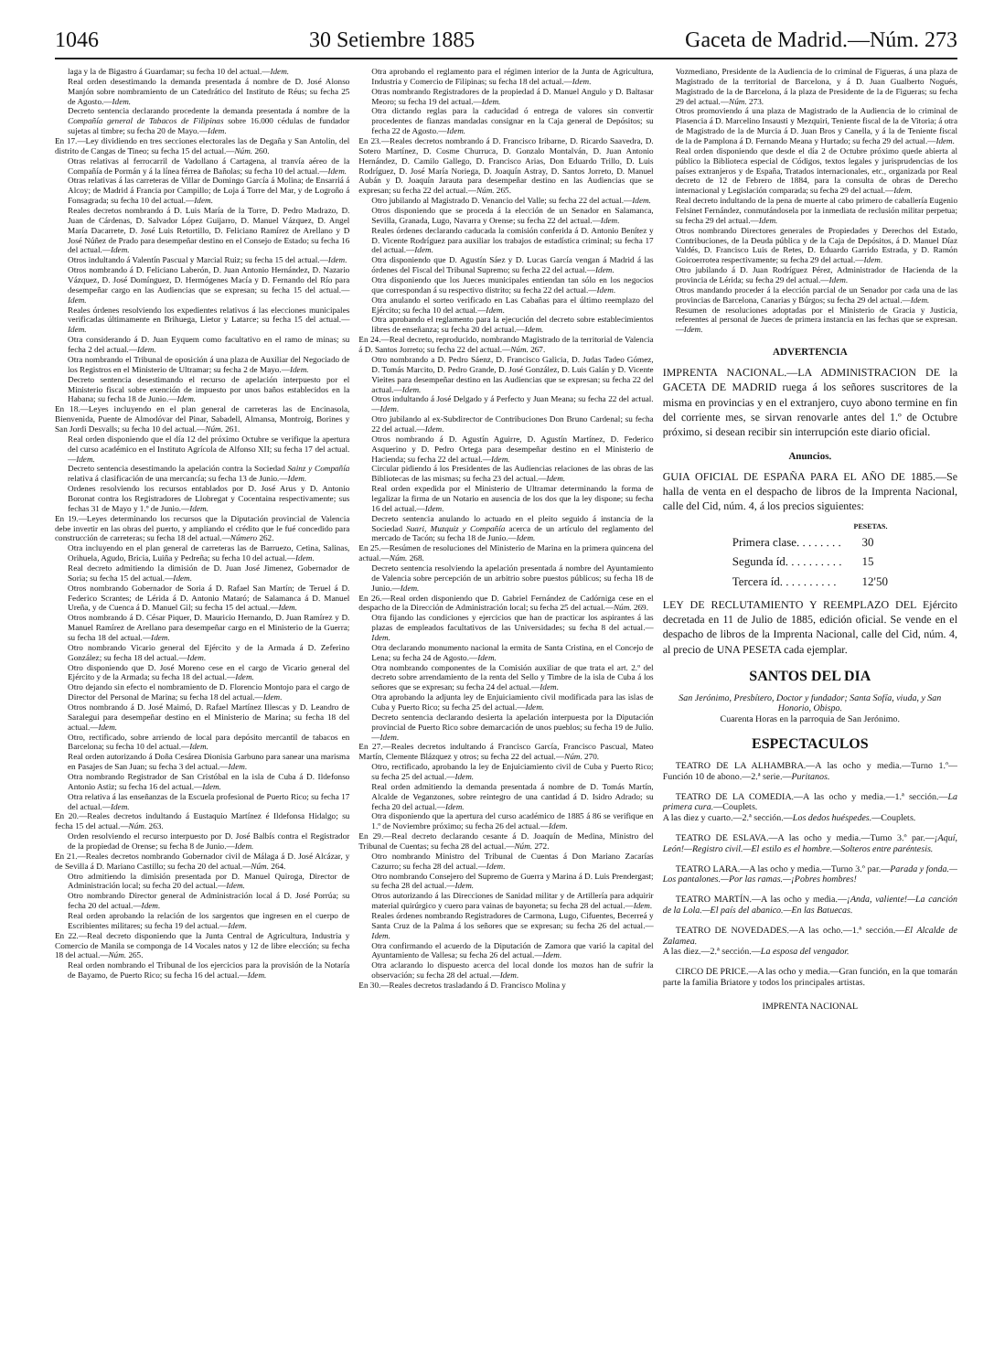1046 30 Setiembre 1885 Gaceta de Madrid.—Núm. 273
laga y la de Bigastro á Guardamar; su fecha 10 del actual.—Idem.
Real orden desestimando la demanda presentada á nombre de D. José Alonso Manjón sobre nombramiento de un Catedrático del Instituto de Réus; su fecha 25 de Agosto.—Idem.
Decreto sentencia declarando procedente la demanda presentada á nombre de la Compañía general de Tabacos de Filipinas sobre 16.000 cédulas de fundador sujetas al timbre; su fecha 20 de Mayo.—Idem.
En 17.—Ley dividiendo en tres secciones electorales las de Degaña y San Antolin, del distrito de Cangas de Tineo; su fecha 15 del actual.—Núm. 260.
Otras relativas al ferrocarril de Vadollano á Cartagena, al tranvía aéreo de la Compañía de Pormán y á la línea férrea de Bañolas; su fecha 10 del actual.—Idem.
Otras relativas á las carreteras de Villar de Domingo García á Molina; de Ensarriá á Alcoy; de Madrid á Francia por Campillo; de Loja á Torre del Mar, y de Logroño á Fonsagrada; su fecha 10 del actual.—Idem.
Reales decretos nombrando á D. Luis María de la Torre, D. Pedro Madrazo, D. Juan de Cárdenas, D. Salvador López Guijarro, D. Manuel Vázquez, D. Angel María Dacarrete, D. José Luis Retortillo, D. Feliciano Ramírez de Arellano y D José Núñez de Prado para desempeñar destino en el Consejo de Estado; su fecha 16 del actual.—Idem.
Otros indultando á Valentín Pascual y Marcial Ruiz; su fecha 15 del actual.—Idem.
Otros nombrando á D. Feliciano Laberón, D. Juan Antonio Hernández, D. Nazario Vázquez, D. José Domínguez, D. Hermógenes Macía y D. Fernando del Río para desempeñar cargo en las Audiencias que se expresan; su fecha 15 del actual.—Idem.
Reales órdenes resolviendo los expedientes relativos á las elecciones municipales verificadas últimamente en Brihuega, Lietor y Latarce; su fecha 15 del actual.—Idem.
Otra considerando á D. Juan Eyquem como facultativo en el ramo de minas; su fecha 2 del actual.—Idem.
Otra nombrando el Tribunal de oposición á una plaza de Auxiliar del Negociado de los Registros en el Ministerio de Ultramar; su fecha 2 de Mayo.—Idem.
Decreto sentencia desestimando el recurso de apelación interpuesto por el Ministerio fiscal sobre exención de impuesto por unos baños establecidos en la Habana; su fecha 18 de Junio.—Idem.
En 18.—Leyes incluyendo en el plan general de carreteras las de Encinasola, Bienvenida, Puente de Almodóvar del Pinar, Sabadell, Almansa, Montroig, Borines y San Jordi Desvalls; su fecha 10 del actual.—Núm. 261.
Real orden disponiendo que el día 12 del próximo Octubre se verifique la apertura del curso académico en el Instituto Agrícola de Alfonso XII; su fecha 17 del actual.—Idem.
Decreto sentencia desestimando la apelación contra la Sociedad Sainz y Compañía relativa á clasificación de una mercancía; su fecha 13 de Junio.—Idem.
Ordenes resolviendo los recursos entablados por D. José Arus y D. Antonio Boronat contra los Registradores de Llobregat y Cocentaina respectivamente; sus fechas 31 de Mayo y 1.º de Junio.—Idem.
En 19.—Leyes determinando los recursos que la Diputación provincial de Valencia debe invertir en las obras del puerto, y ampliando el crédito que le fué concedido para construcción de carreteras; su fecha 18 del actual.—Número 262.
Otra incluyendo en el plan general de carreteras las de Barruezo, Cetina, Salinas, Orihuela, Agudo, Bricia, Luiña y Pedreña; su fecha 10 del actual.—Idem.
Real decreto admitiendo la dimisión de D. Juan José Jimenez, Gobernador de Soria; su fecha 15 del actual.—Idem.
Otros nombrando Gobernador de Soria á D. Rafael San Martín; de Teruel á D. Federico Scrantes; de Lérida á D. Antonio Mataró; de Salamanca á D. Manuel Ureña, y de Cuenca á D. Manuel Gil; su fecha 15 del actual.—Idem.
Otros nombrando á D. César Piquer, D. Mauricio Hernando, D. Juan Ramírez y D. Manuel Ramírez de Arellano para desempeñar cargo en el Ministerio de la Guerra; su fecha 18 del actual.—Idem.
Otro nombrando Vicario general del Ejército y de la Armada á D. Zeferino González; su fecha 18 del actual.—Idem.
Otro disponiendo que D. José Moreno cese en el cargo de Vicario general del Ejército y de la Armada; su fecha 18 del actual.—Idem.
Otro dejando sin efecto el nombramiento de D. Florencio Montojo para el cargo de Director del Personal de Marina; su fecha 18 del actual.—Idem.
Otros nombrando á D. José Maimó, D. Rafael Martínez Illescas y D. Leandro de Saralegui para desempeñar destino en el Ministerio de Marina; su fecha 18 del actual.—Idem.
Otro, rectificado, sobre arriendo de local para depósito mercantil de tabacos en Barcelona; su fecha 10 del actual.—Idem.
Real orden autorizando á Doña Cesárea Dionisia Garbuno para sanear una marisma en Pasajes de San Juan; su fecha 3 del actual.—Idem.
Otra nombrando Registrador de San Cristóbal en la isla de Cuba á D. Ildefonso Antonio Astiz; su fecha 16 del actual.—Idem.
Otra relativa á las enseñanzas de la Escuela profesional de Puerto Rico; su fecha 17 del actual.—Idem.
En 20.—Reales decretos indultando á Eustaquio Martínez é Ildefonsa Hidalgo; su fecha 15 del actual.—Núm. 263.
Orden resolviendo el recurso interpuesto por D. José Balbís contra el Registrador de la propiedad de Orense; su fecha 8 de Junio.—Idem.
En 21.—Reales decretos nombrando Gobernador civil de Málaga á D. José Alcázar, y de Sevilla á D. Mariano Castillo; su fecha 20 del actual.—Núm. 264.
Otro admitiendo la dimisión presentada por D. Manuel Quiroga, Director de Administración local; su fecha 20 del actual.—Idem.
Otro nombrando Director general de Administración local á D. José Porrúa; su fecha 20 del actual.—Idem.
Real orden aprobando la relación de los sargentos que ingresen en el cuerpo de Escribientes militares; su fecha 19 del actual.—Idem.
En 22.—Real decreto disponiendo que la Junta Central de Agricultura, Industria y Comercio de Manila se componga de 14 Vocales natos y 12 de libre elección; su fecha 18 del actual.—Núm. 265.
Real orden nombrando el Tribunal de los ejercicios para la provisión de la Notaría de Bayamo, de Puerto Rico; su fecha 16 del actual.—Idem.
Otra aprobando el reglamento para el régimen interior de la Junta de Agricultura, Industria y Comercio de Filipinas; su fecha 18 del actual.—Idem.
Otras nombrando Registradores de la propiedad á D. Manuel Angulo y D. Baltasar Meoro; su fecha 19 del actual.—Idem.
Otra dictando reglas para la caducidad ó entrega de valores sin convertir procedentes de fianzas mandadas consignar en la Caja general de Depósitos; su fecha 22 de Agosto.—Idem.
En 23.—Reales decretos nombrando á D. Francisco Iribarne, D. Ricardo Saavedra, D. Sotero Martínez, D. Cosme Churruca, D. Gonzalo Montalván, D. Juan Antonio Hernández, D. Camilo Gallego, D. Francisco Arias, Don Eduardo Trillo, D. Luis Rodríguez, D. José María Noriega, D. Joaquín Astray, D. Santos Jorreto, D. Manuel Aubán y D. Joaquín Jarauta para desempeñar destino en las Audiencias que se expresan; su fecha 22 del actual.—Núm. 265.
Otro jubilando al Magistrado D. Venancio del Valle; su fecha 22 del actual.—Idem.
Otros disponiendo que se proceda á la elección de un Senador en Salamanca, Sevilla, Granada, Lugo, Navarra y Orense; su fecha 22 del actual.—Idem.
Reales órdenes declarando caducada la comisión conferida á D. Antonio Benítez y D. Vicente Rodríguez para auxiliar los trabajos de estadística criminal; su fecha 17 del actual.—Idem.
Otra disponiendo que D. Agustín Sáez y D. Lucas García vengan á Madrid á las órdenes del Fiscal del Tribunal Supremo; su fecha 22 del actual.—Idem.
Otra disponiendo que los Jueces municipales entiendan tan sólo en los negocios que correspondan á su respectivo distrito; su fecha 22 del actual.—Idem.
Otra anulando el sorteo verificado en Las Cabañas para el último reemplazo del Ejército; su fecha 10 del actual.—Idem.
Otra aprobando el reglamento para la ejecución del decreto sobre establecimientos libres de enseñanza; su fecha 20 del actual.—Idem.
En 24.—Real decreto, reproducido, nombrando Magistrado de la territorial de Valencia á D. Santos Jorreto; su fecha 22 del actual.—Núm. 267.
Otro nombrando a D. Pedro Sáenz, D. Francisco Galicia, D. Judas Tadeo Gómez, D. Tomás Marcito, D. Pedro Grande, D. José González, D. Luis Galán y D. Vicente Vieites para desempeñar destino en las Audiencias que se expresan; su fecha 22 del actual.—Idem.
Otros indultando á José Delgado y á Perfecto y Juan Meana; su fecha 22 del actual.—Idem.
Otro jubilando al ex-Subdirector de Contribuciones Don Bruno Cardenal; su fecha 22 del actual.—Idem.
Otros nombrando á D. Agustín Aguirre, D. Agustín Martínez, D. Federico Asquerino y D. Pedro Ortega para desempeñar destino en el Ministerio de Hacienda; su fecha 22 del actual.—Idem.
Circular pidiendo á los Presidentes de las Audiencias relaciones de las obras de las Bibliotecas de las mismas; su fecha 23 del actual.—Idem.
Real orden expedida por el Ministerio de Ultramar determinando la forma de legalizar la firma de un Notario en ausencia de los dos que la ley dispone; su fecha 16 del actual.—Idem.
Decreto sentencia anulando lo actuado en el pleito seguido á instancia de la Sociedad Suari, Muzquiz y Compañía acerca de un artículo del reglamento del mercado de Tacón; su fecha 18 de Junio.—Idem.
En 25.—Resúmen de resoluciones del Ministerio de Marina en la primera quincena del actual.—Núm. 268.
Decreto sentencia resolviendo la apelación presentada á nombre del Ayuntamiento de Valencia sobre percepción de un arbitrio sobre puestos públicos; su fecha 18 de Junio.—Idem.
En 26.—Real orden disponiendo que D. Gabriel Fernández de Cadórniga cese en el despacho de la Dirección de Administración local; su fecha 25 del actual.—Núm. 269.
Otra fijando las condiciones y ejercicios que han de practicar los aspirantes á las plazas de empleados facultativos de las Universidades; su fecha 8 del actual.—Idem.
Otra declarando monumento nacional la ermita de Santa Cristina, en el Concejo de Lena; su fecha 24 de Agosto.—Idem.
Otra nombrando componentes de la Comisión auxiliar de que trata el art. 2.º del decreto sobre arrendamiento de la renta del Sello y Timbre de la isla de Cuba á los señores que se expresan; su fecha 24 del actual.—Idem.
Otra aprobando la adjunta ley de Enjuiciamiento civil modificada para las islas de Cuba y Puerto Rico; su fecha 25 del actual.—Idem.
Decreto sentencia declarando desierta la apelación interpuesta por la Diputación provincial de Puerto Rico sobre demarcación de unos pueblos; su fecha 19 de Julio.—Idem.
En 27.—Reales decretos indultando á Francisco García, Francisco Pascual, Mateo Martín, Clemente Blázquez y otros; su fecha 22 del actual.—Núm. 270.
Otro, rectificado, aprobando la ley de Enjuiciamiento civil de Cuba y Puerto Rico; su fecha 25 del actual.—Idem.
Real orden admitiendo la demanda presentada á nombre de D. Tomás Martín, Alcalde de Veganzones, sobre reintegro de una cantidad á D. Isidro Adrado; su fecha 20 del actual.—Idem.
Otra disponiendo que la apertura del curso académico de 1885 á 86 se verifique en 1.º de Noviembre próximo; su fecha 26 del actual.—Idem.
En 29.—Real decreto declarando cesante á D. Joaquín de Medina, Ministro del Tribunal de Cuentas; su fecha 28 del actual.—Núm. 272.
Otro nombrando Ministro del Tribunal de Cuentas á Don Mariano Zacarías Cazurro; su fecha 28 del actual.—Idem.
Otro nombrando Consejero del Supremo de Guerra y Marina á D. Luis Prendergast; su fecha 28 del actual.—Idem.
Otros autorizando á las Direcciones de Sanidad militar y de Artillería para adquirir material quirúrgico y cuero para vainas de bayoneta; su fecha 28 del actual.—Idem.
Reales órdenes nombrando Registradores de Carmona, Lugo, Cifuentes, Becerreá y Santa Cruz de la Palma á los señores que se expresan; su fecha 26 del actual.—Idem.
Otra confirmando el acuerdo de la Diputación de Zamora que varió la capital del Ayuntamiento de Vallesa; su fecha 26 del actual.—Idem.
Otra aclarando lo dispuesto acerca del local donde los mozos han de sufrir la observación; su fecha 28 del actual.—Idem.
En 30.—Reales decretos trasladando á D. Francisco Molina y
Vozmediano, Presidente de la Audiencia de lo criminal de Figueras, á una plaza de Magistrado de la territorial de Barcelona, y á D. Juan Gualberto Nogués, Magistrado de la de Barcelona, á la plaza de Presidente de la de Figueras; su fecha 29 del actual.—Núm. 273.
Otros promoviendo á una plaza de Magistrado de la Audiencia de lo criminal de Plasencia á D. Marcelino Insausti y Mezquiri, Teniente fiscal de la de Vitoria; á otra de Magistrado de la de Murcia á D. Juan Bros y Canella, y á la de Teniente fiscal de la de Pamplona á D. Fernando Meana y Hurtado; su fecha 29 del actual.—Idem.
Real orden disponiendo que desde el día 2 de Octubre próximo quede abierta al público la Biblioteca especial de Códigos, textos legales y jurisprudencias de los países extranjeros y de España, Tratados internacionales, etc., organizada por Real decreto de 12 de Febrero de 1884, para la consulta de obras de Derecho internacional y Legislación comparada; su fecha 29 del actual.—Idem.
Real decreto indultando de la pena de muerte al cabo primero de caballería Eugenio Felsinet Fernández, conmutándosela por la inmediata de reclusión militar perpetua; su fecha 29 del actual.—Idem.
Otros nombrando Directores generales de Propiedades y Derechos del Estado, Contribuciones, de la Deuda pública y de la Caja de Depósitos, á D. Manuel Díaz Valdés, D. Francisco Luis de Retes, D. Eduardo Garrido Estrada, y D. Ramón Goicoerrotea respectivamente; su fecha 29 del actual.—Idem.
Otro jubilando á D. Juan Rodríguez Pérez, Administrador de Hacienda de la provincia de Lérida; su fecha 29 del actual.—Idem.
Otros mandando proceder á la elección parcial de un Senador por cada una de las provincias de Barcelona, Canarias y Búrgos; su fecha 29 del actual.—Idem.
Resumen de resoluciones adoptadas por el Ministerio de Gracia y Justicia, referentes al personal de Jueces de primera instancia en las fechas que se expresan.—Idem.
ADVERTENCIA
IMPRENTA NACIONAL.—LA ADMINISTRACION DE la GACETA DE MADRID ruega á los señores suscritores de la misma en provincias y en el extranjero, cuyo abono termine en fin del corriente mes, se sirvan renovarle antes del 1.º de Octubre próximo, si desean recibir sin interrupción este diario oficial.
Anuncios.
GUIA OFICIAL DE ESPAÑA PARA EL AÑO DE 1885.—Se halla de venta en el despacho de libros de la Imprenta Nacional, calle del Cid, núm. 4, á los precios siguientes:
| | PESETAS. |
| --- | --- |
| Primera clase. . . . . . . . | 30 |
| Segunda íd. . . . . . . . . . | 15 |
| Tercera íd. . . . . . . . . . | 12'50 |
LEY DE RECLUTAMIENTO Y REEMPLAZO DEL Ejército decretada en 11 de Julio de 1885, edición oficial. Se vende en el despacho de libros de la Imprenta Nacional, calle del Cid, núm. 4, al precio de UNA PESETA cada ejemplar.
SANTOS DEL DIA
San Jerónimo, Presbítero, Doctor y fundador; Santa Sofía, viuda, y San Honorio, Obispo.
Cuarenta Horas en la parroquia de San Jerónimo.
ESPECTACULOS
TEATRO DE LA ALHAMBRA.—A las ocho y media.—Turno 1.º—Función 10 de abono.—2.ª serie.—Puritanos.
TEATRO DE LA COMEDIA.—A las ocho y media.—1.ª sección.—La primera cura.—Couplets.
A las diez y cuarto.—2.ª sección.—Los dedos huéspedes.—Couplets.
TEATRO DE ESLAVA.—A las ocho y media.—Turno 3.º par.—¡Aquí, León!—Registro civil.—El estilo es el hombre.—Solteros entre paréntesis.
TEATRO LARA.—A las ocho y media.—Turno 3.º par.—Parada y fonda.—Los pantalones.—Por las ramas.—¡Pobres hombres!
TEATRO MARTÍN.—A las ocho y media.—¡Anda, valiente!—La canción de la Lola.—El país del abanico.—En las Batuecas.
TEATRO DE NOVEDADES.—A las ocho.—1.ª sección.—El Alcalde de Zalamea.
A las diez.—2.ª sección.—La esposa del vengador.
CIRCO DE PRICE.—A las ocho y media.—Gran función, en la que tomarán parte la familia Briatore y todos los principales artistas.
IMPRENTA NACIONAL